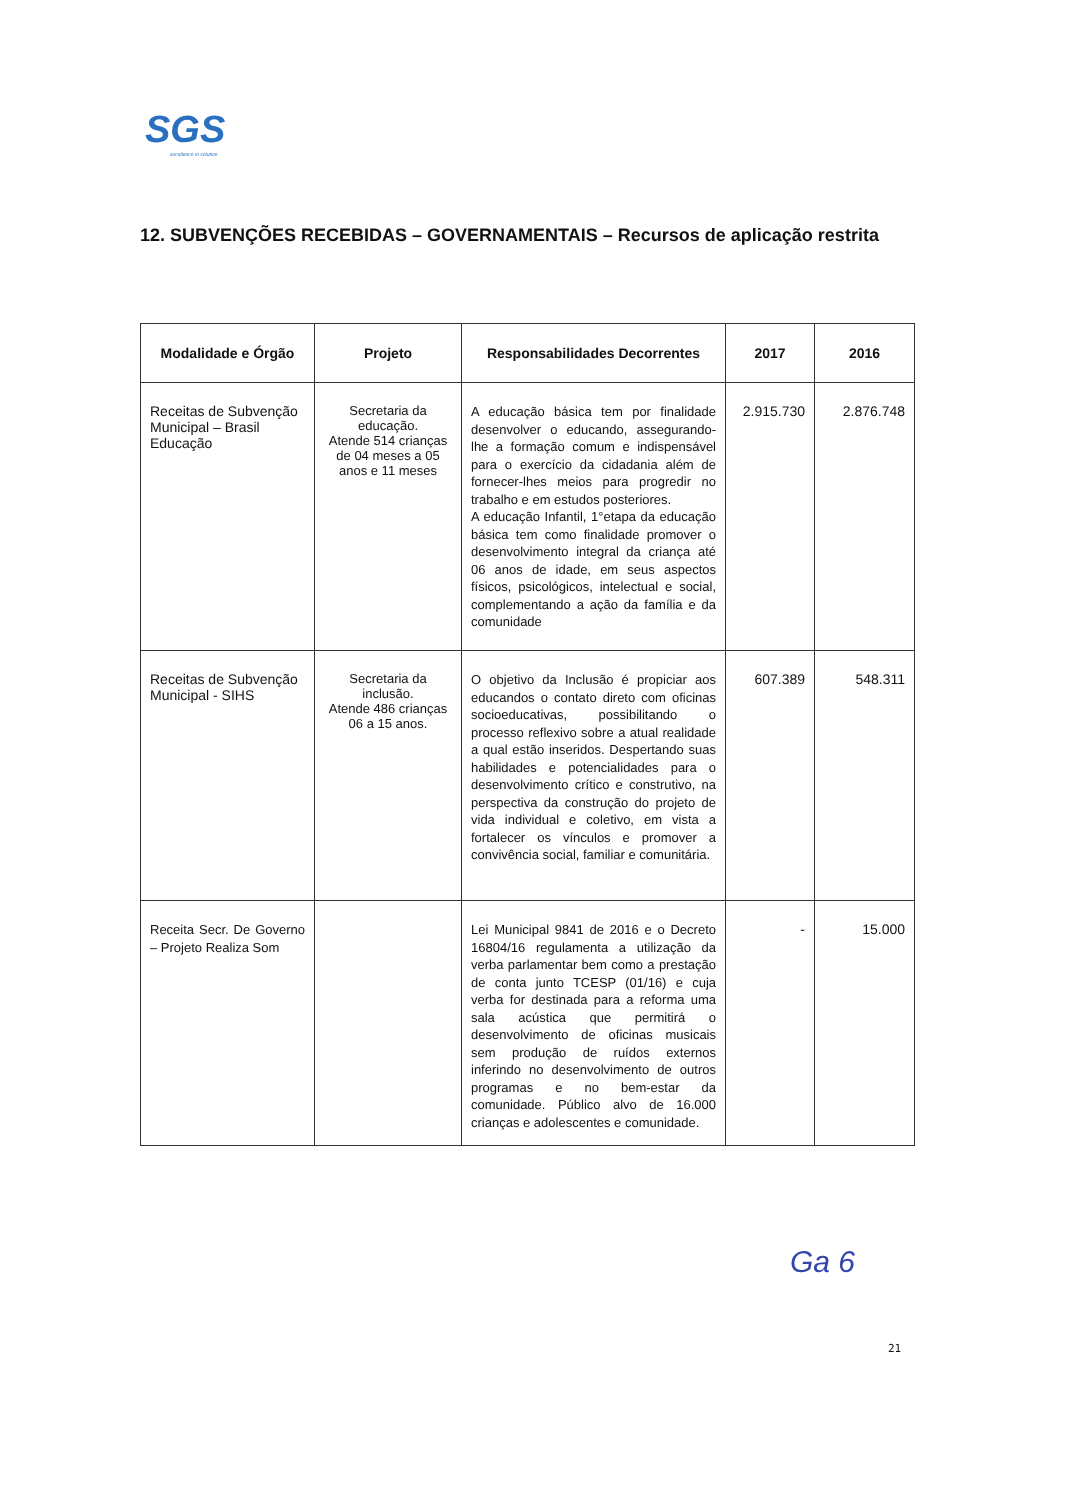SGS
excellence in solution
12. SUBVENÇÕES RECEBIDAS – GOVERNAMENTAIS – Recursos de aplicação restrita
| Modalidade e Órgão | Projeto | Responsabilidades Decorrentes | 2017 | 2016 |
| --- | --- | --- | --- | --- |
| Receitas de Subvenção Municipal – Brasil Educação | Secretaria da educação. Atende 514 crianças de 04 meses a 05 anos e 11 meses | A educação básica tem por finalidade desenvolver o educando, assegurando-lhe a formação comum e indispensável para o exercício da cidadania além de fornecer-lhes meios para progredir no trabalho e em estudos posteriores. A educação Infantil, 1°etapa da educação básica tem como finalidade promover o desenvolvimento integral da criança até 06 anos de idade, em seus aspectos físicos, psicológicos, intelectual e social, complementando a ação da família e da comunidade | 2.915.730 | 2.876.748 |
| Receitas de Subvenção Municipal - SIHS | Secretaria da inclusão. Atende 486 crianças 06 a 15 anos. | O objetivo da Inclusão é propiciar aos educandos o contato direto com oficinas socioeducativas, possibilitando o processo reflexivo sobre a atual realidade a qual estão inseridos. Despertando suas habilidades e potencialidades para o desenvolvimento crítico e construtivo, na perspectiva da construção do projeto de vida individual e coletivo, em vista a fortalecer os vínculos e promover a convivência social, familiar e comunitária. | 607.389 | 548.311 |
| Receita Secr. De Governo – Projeto Realiza Som | | Lei Municipal 9841 de 2016 e o Decreto 16804/16 regulamenta a utilização da verba parlamentar bem como a prestação de conta junto TCESP (01/16) e cuja verba for destinada para a reforma uma sala acústica que permitirá o desenvolvimento de oficinas musicais sem produção de ruídos externos inferindo no desenvolvimento de outros programas e no bem-estar da comunidade. Público alvo de 16.000 crianças e adolescentes e comunidade. | - | 15.000 |
Ga 6
21